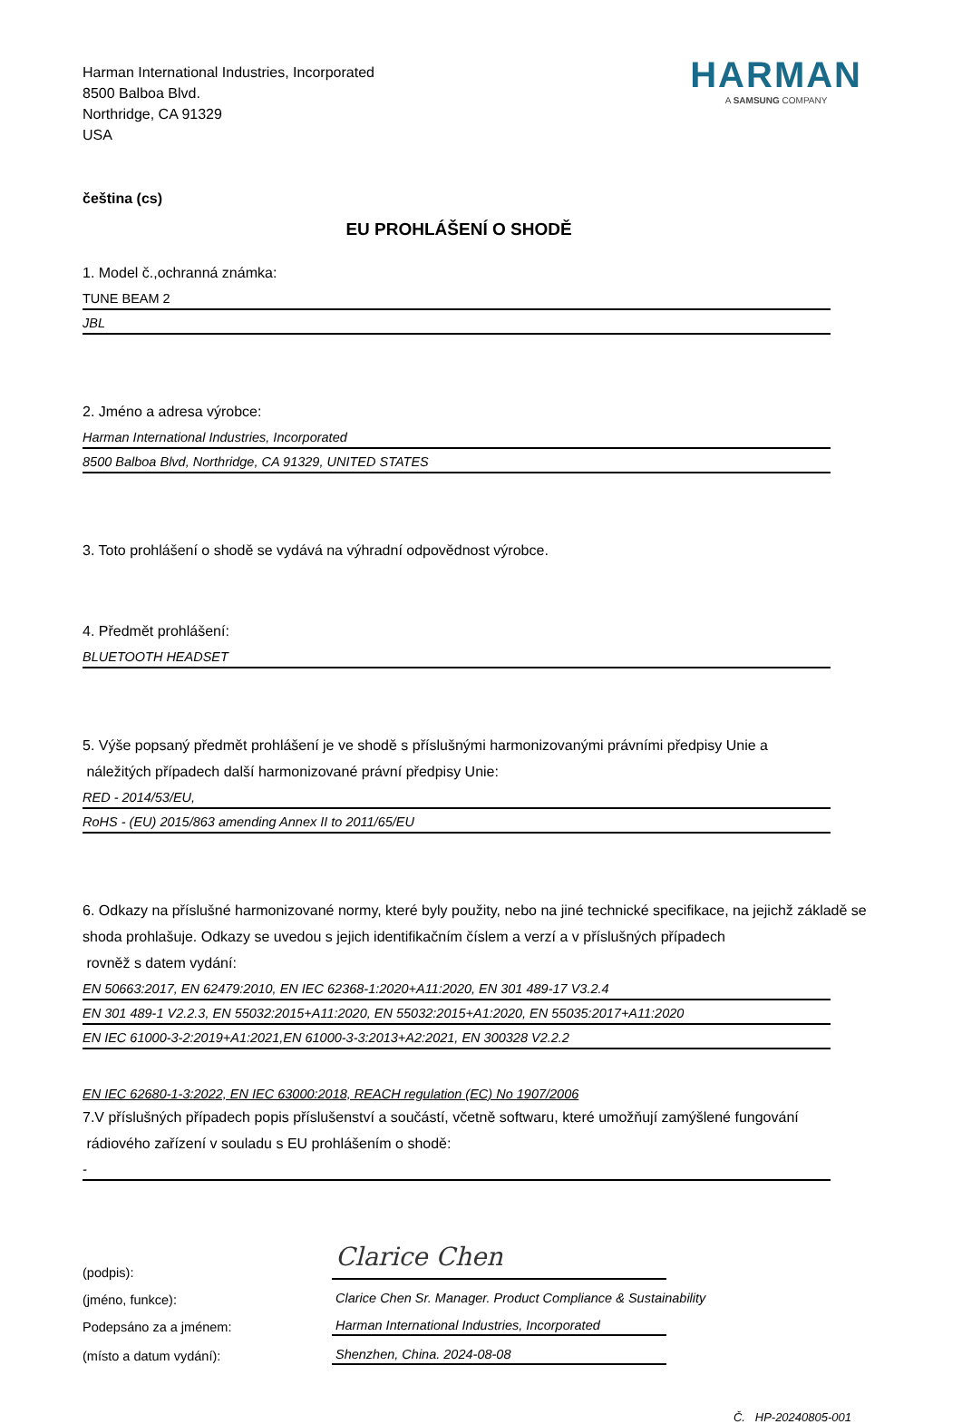Harman International Industries, Incorporated
8500 Balboa Blvd.
Northridge, CA 91329
USA
HARMAN
A SAMSUNG COMPANY
čeština (cs)
EU PROHLÁŠENÍ O SHODĚ
1. Model č.,ochranná známka:
TUNE BEAM 2
JBL
2. Jméno a adresa výrobce:
Harman International Industries, Incorporated
8500 Balboa Blvd, Northridge, CA 91329, UNITED STATES
3. Toto prohlášení o shodě se vydává na výhradní odpovědnost výrobce.
4. Předmět prohlášení:
BLUETOOTH HEADSET
5. Výše popsaný předmět prohlášení je ve shodě s příslušnými harmonizovanými právními předpisy Unie a
náležitých případech další harmonizované právní předpisy Unie:
RED - 2014/53/EU,
RoHS - (EU) 2015/863 amending Annex II to 2011/65/EU
6. Odkazy na příslušné harmonizované normy, které byly použity, nebo na jiné technické specifikace, na jejichž základě se shoda prohlašuje. Odkazy se uvedou s jejich identifikačním číslem a verzí a v příslušných případech
rovněž s datem vydání:
EN 50663:2017, EN 62479:2010, EN IEC 62368-1:2020+A11:2020, EN 301 489-17 V3.2.4
EN 301 489-1 V2.2.3, EN 55032:2015+A11:2020, EN 55032:2015+A1:2020, EN 55035:2017+A11:2020
EN IEC 61000-3-2:2019+A1:2021,EN 61000-3-3:2013+A2:2021, EN 300328 V2.2.2
EN IEC 62680-1-3:2022, EN IEC 63000:2018, REACH regulation (EC) No 1907/2006
7.V příslušných případech popis příslušenství a součástí, včetně softwaru, které umožňují zamýšlené fungování
rádiového zařízení v souladu s EU prohlášením o shodě:
-
(podpis):
Clarice Chen
(jméno, funkce): Clarice Chen Sr. Manager. Product Compliance & Sustainability
Podepsáno za a jménem: Harman International Industries, Incorporated
(místo a datum vydání): Shenzhen, China. 2024-08-08
Č. HP-20240805-001